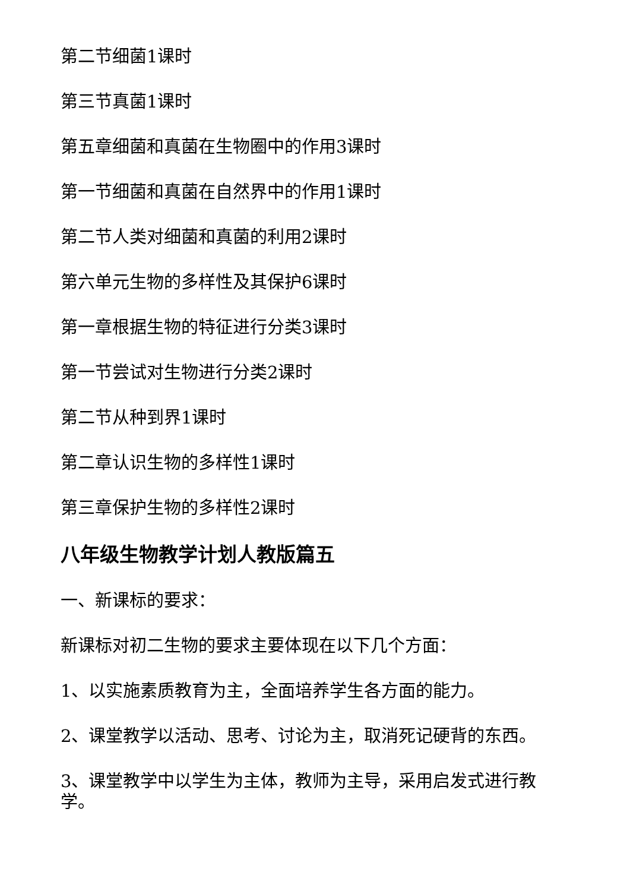第二节细菌1课时
第三节真菌1课时
第五章细菌和真菌在生物圈中的作用3课时
第一节细菌和真菌在自然界中的作用1课时
第二节人类对细菌和真菌的利用2课时
第六单元生物的多样性及其保护6课时
第一章根据生物的特征进行分类3课时
第一节尝试对生物进行分类2课时
第二节从种到界1课时
第二章认识生物的多样性1课时
第三章保护生物的多样性2课时
八年级生物教学计划人教版篇五
一、新课标的要求：
新课标对初二生物的要求主要体现在以下几个方面：
1、以实施素质教育为主，全面培养学生各方面的能力。
2、课堂教学以活动、思考、讨论为主，取消死记硬背的东西。
3、课堂教学中以学生为主体，教师为主导，采用启发式进行教学。